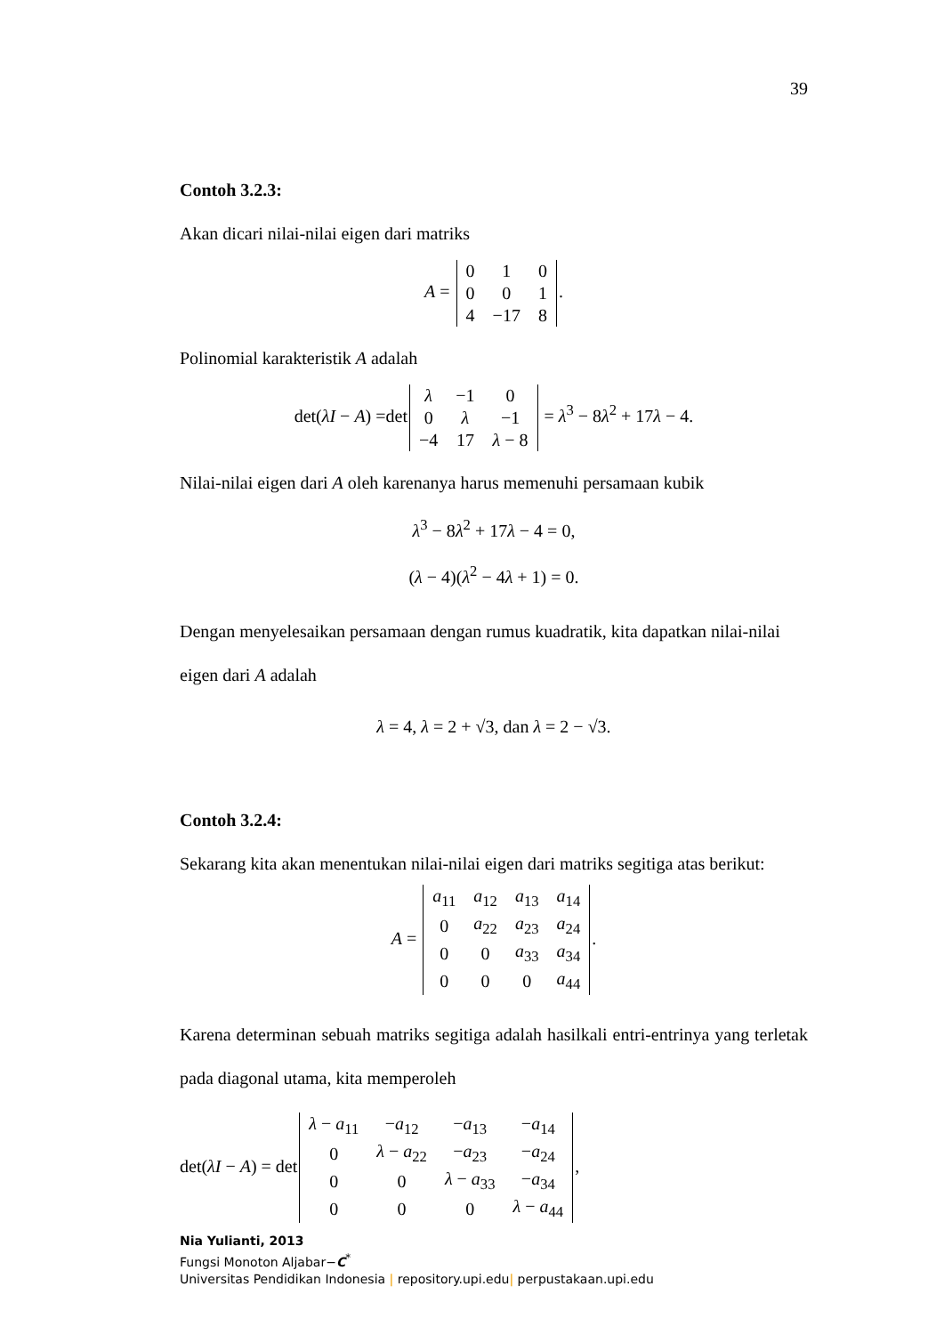39
Contoh 3.2.3:
Akan dicari nilai-nilai eigen dari matriks
A =
| 0 | 1 | 0 |
| 0 | 0 | 1 |
| 4 | −17 | 8 |
.
Polinomial karakteristik A adalah
det(λI − A) =det
| λ | −1 | 0 |
| 0 | λ | −1 |
| −4 | 17 | λ − 8 |
= λ<sup>3</sup> − 8λ<sup>2</sup> + 17λ − 4.
Nilai-nilai eigen dari A oleh karenanya harus memenuhi persamaan kubik
λ<sup>3</sup> − 8λ<sup>2</sup> + 17λ − 4 = 0,
(λ − 4)(λ<sup>2</sup> − 4λ + 1) = 0.
Dengan menyelesaikan persamaan dengan rumus kuadratik, kita dapatkan nilai-nilai eigen dari A adalah
λ = 4, λ = 2 + √3, dan λ = 2 − √3.
Contoh 3.2.4:
Sekarang kita akan menentukan nilai-nilai eigen dari matriks segitiga atas berikut:
A =
| a<sub>11</sub> | a<sub>12</sub> | a<sub>13</sub> | a<sub>14</sub> |
| 0 | a<sub>22</sub> | a<sub>23</sub> | a<sub>24</sub> |
| 0 | 0 | a<sub>33</sub> | a<sub>34</sub> |
| 0 | 0 | 0 | a<sub>44</sub> |
.
Karena determinan sebuah matriks segitiga adalah hasilkali entri-entrinya yang terletak pada diagonal utama, kita memperoleh
det(λI − A) = det
| λ − a<sub>11</sub> | − a<sub>12</sub> | − a<sub>13</sub> | − a<sub>14</sub> |
| 0 | λ − a<sub>22</sub> | − a<sub>23</sub> | − a<sub>24</sub> |
| 0 | 0 | λ − a<sub>33</sub> | − a<sub>34</sub> |
| 0 | 0 | 0 | λ − a<sub>44</sub> |
,
Nia Yulianti, 2013
Fungsi Monoton Aljabar−C<sup>*</sup>
Universitas Pendidikan Indonesia | repository.upi.edu| perpustakaan.upi.edu